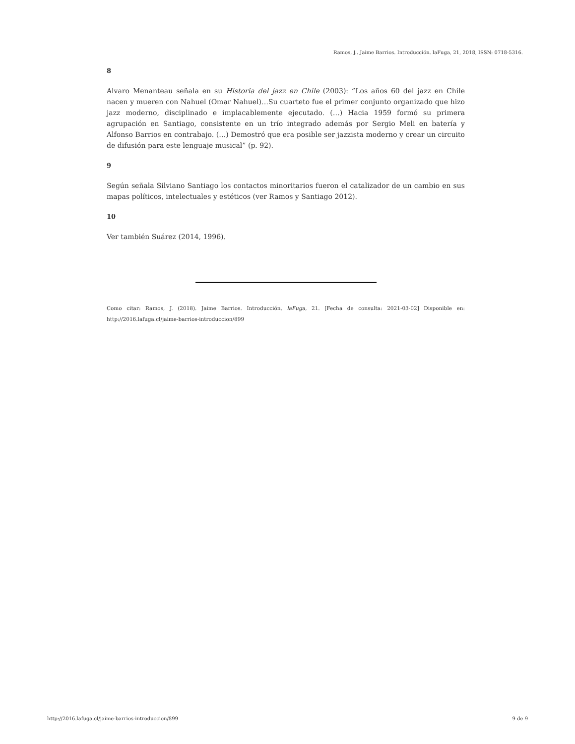Ramos, J.. Jaime Barrios. Introducción. laFuga, 21, 2018, ISSN: 0718-5316.
8
Alvaro Menanteau señala en su Historia del jazz en Chile (2003): ”Los años 60 del jazz en Chile nacen y mueren con Nahuel (Omar Nahuel)…Su cuarteto fue el primer conjunto organizado que hizo jazz moderno, disciplinado e implacablemente ejecutado. (…) Hacia 1959 formó su primera agrupación en Santiago, consistente en un trío integrado además por Sergio Meli en batería y Alfonso Barrios en contrabajo. (…) Demostró que era posible ser jazzista moderno y crear un circuito de difusión para este lenguaje musical” (p. 92).
9
Según señala Silviano Santiago los contactos minoritarios fueron el catalizador de un cambio en sus mapas políticos, intelectuales y estéticos (ver Ramos y Santiago 2012).
10
Ver también Suárez (2014, 1996).
Como citar: Ramos, J. (2018). Jaime Barrios. Introducción, laFuga, 21. [Fecha de consulta: 2021-03-02] Disponible en: http://2016.lafuga.cl/jaime-barrios-introduccion/899
http://2016.lafuga.cl/jaime-barrios-introduccion/899 9 de 9